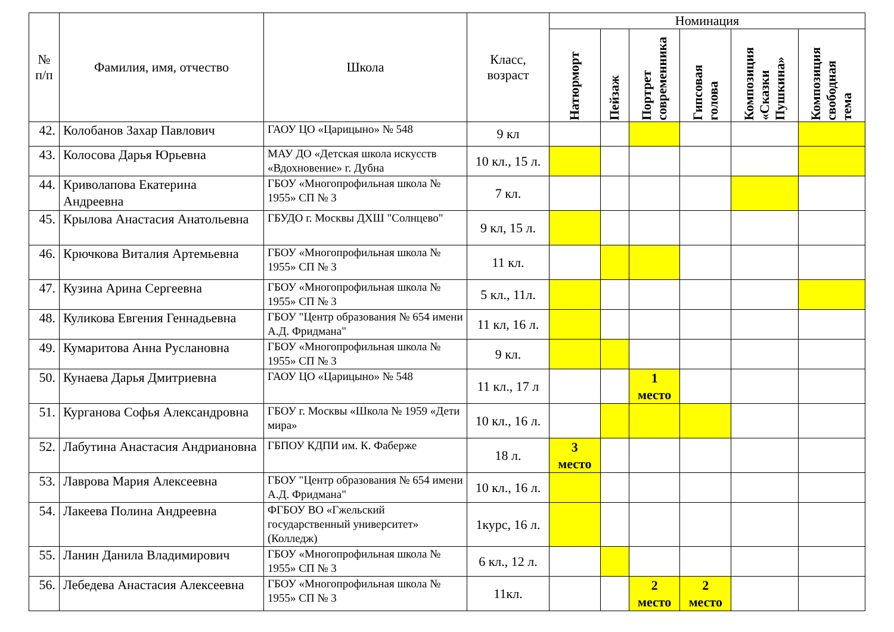| № п/п | Фамилия, имя, отчество | Школа | Класс, возраст | Номинация | | | | | |
| --- | --- | --- | --- | --- | --- | --- | --- | --- | --- |
| | | | | Натюрморт | Пейзаж | Портрет современника | Гипсовая голова | Композиция «Сказки Пушкина» | Композиция свободная тема |
| 42. | Колобанов Захар Павлович | ГАОУ ЦО «Царицыно» № 548 | 9 кл | | | | | | |
| 43. | Колосова Дарья Юрьевна | МАУ ДО «Детская школа искусств «Вдохновение» г. Дубна | 10 кл., 15 л. | | | | | | |
| 44. | Криволапова Екатерина Андреевна | ГБОУ «Многопрофильная школа № 1955» СП № 3 | 7 кл. | | | | | | |
| 45. | Крылова Анастасия Анатольевна | ГБУДО г. Москвы ДХШ "Солнцево" | 9 кл, 15 л. | | | | | | |
| 46. | Крючкова Виталия Артемьевна | ГБОУ «Многопрофильная школа № 1955» СП № 3 | 11 кл. | | | | | | |
| 47. | Кузина Арина Сергеевна | ГБОУ «Многопрофильная школа № 1955» СП № 3 | 5 кл., 11л. | | | | | | |
| 48. | Куликова Евгения Геннадьевна | ГБОУ "Центр образования № 654 имени А.Д. Фридмана" | 11 кл, 16 л. | | | | | | |
| 49. | Кумаритова Анна Руслановна | ГБОУ «Многопрофильная школа № 1955» СП № 3 | 9 кл. | | | | | | |
| 50. | Кунаева Дарья Дмитриевна | ГАОУ ЦО «Царицыно» № 548 | 11 кл., 17 л | | | 1 место | | | |
| 51. | Курганова Софья Александровна | ГБОУ г. Москвы «Школа № 1959 «Дети мира» | 10 кл., 16 л. | | | | | | |
| 52. | Лабутина Анастасия Андриановна | ГБПОУ КДПИ им. К. Фаберже | 18 л. | 3 место | | | | | |
| 53. | Лаврова Мария Алексеевна | ГБОУ "Центр образования № 654 имени А.Д. Фридмана" | 10 кл., 16 л. | | | | | | |
| 54. | Лакеева Полина Андреевна | ФГБОУ ВО «Гжельский государственный университет» (Колледж) | 1курс, 16 л. | | | | | | |
| 55. | Ланин Данила Владимирович | ГБОУ «Многопрофильная школа № 1955» СП № 3 | 6 кл., 12 л. | | | | | | |
| 56. | Лебедева Анастасия Алексеевна | ГБОУ «Многопрофильная школа № 1955» СП № 3 | 11кл. | | | 2 место | 2 место | | |